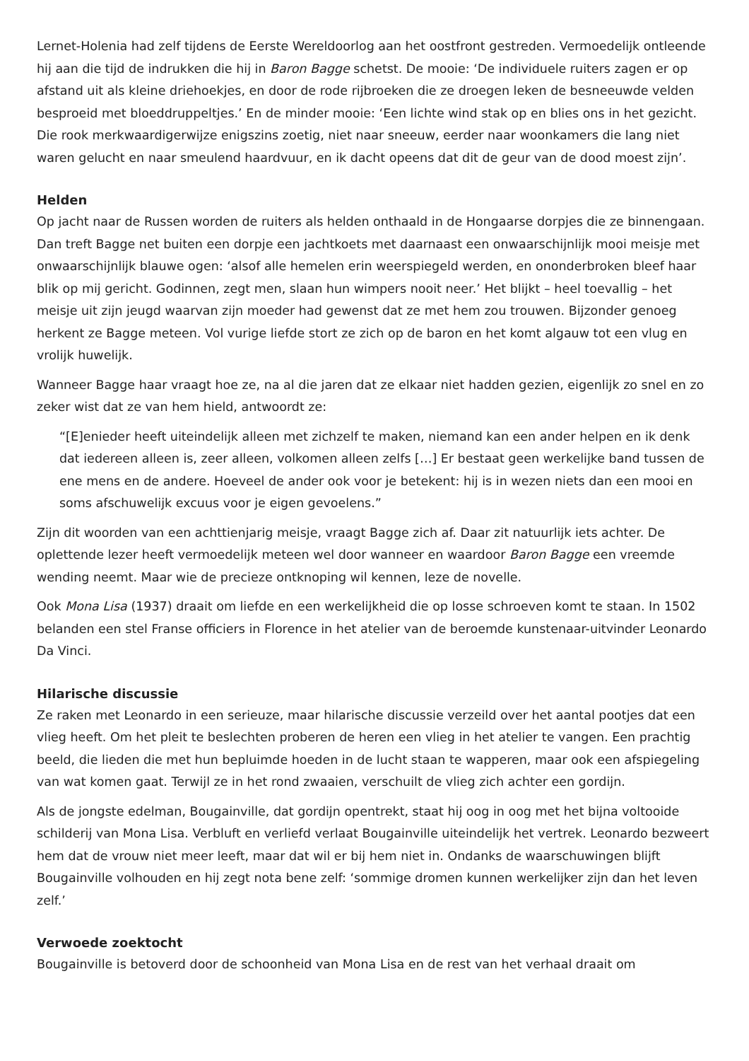Lernet-Holenia had zelf tijdens de Eerste Wereldoorlog aan het oostfront gestreden. Vermoedelijk ontleende hij aan die tijd de indrukken die hij in Baron Bagge schetst. De mooie: ‘De individuele ruiters zagen er op afstand uit als kleine driehoekjes, en door de rode rijbroeken die ze droegen leken de besneeuwde velden besproeid met bloeddruppeltjes.’ En de minder mooie: ‘Een lichte wind stak op en blies ons in het gezicht. Die rook merkwaardigerwijze enigszins zoetig, niet naar sneeuw, eerder naar woonkamers die lang niet waren gelucht en naar smeulend haardvuur, en ik dacht opeens dat dit de geur van de dood moest zijn’.
Helden
Op jacht naar de Russen worden de ruiters als helden onthaald in de Hongaarse dorpjes die ze binnengaan. Dan treft Bagge net buiten een dorpje een jachtkoets met daarnaast een onwaarschijnlijk mooi meisje met onwaarschijnlijk blauwe ogen: ‘alsof alle hemelen erin weerspiegeld werden, en ononderbroken bleef haar blik op mij gericht. Godinnen, zegt men, slaan hun wimpers nooit neer.’ Het blijkt – heel toevallig – het meisje uit zijn jeugd waarvan zijn moeder had gewenst dat ze met hem zou trouwen. Bijzonder genoeg herkent ze Bagge meteen. Vol vurige liefde stort ze zich op de baron en het komt algauw tot een vlug en vrolijk huwelijk.
Wanneer Bagge haar vraagt hoe ze, na al die jaren dat ze elkaar niet hadden gezien, eigenlijk zo snel en zo zeker wist dat ze van hem hield, antwoordt ze:
“[E]enieder heeft uiteindelijk alleen met zichzelf te maken, niemand kan een ander helpen en ik denk dat iedereen alleen is, zeer alleen, volkomen alleen zelfs […] Er bestaat geen werkelijke band tussen de ene mens en de andere. Hoeveel de ander ook voor je betekent: hij is in wezen niets dan een mooi en soms afschuwelijk excuus voor je eigen gevoelens.”
Zijn dit woorden van een achttienjarig meisje, vraagt Bagge zich af. Daar zit natuurlijk iets achter. De oplettende lezer heeft vermoedelijk meteen wel door wanneer en waardoor Baron Bagge een vreemde wending neemt. Maar wie de precieze ontknoping wil kennen, leze de novelle.
Ook Mona Lisa (1937) draait om liefde en een werkelijkheid die op losse schroeven komt te staan. In 1502 belanden een stel Franse officiers in Florence in het atelier van de beroemde kunstenaar-uitvinder Leonardo Da Vinci.
Hilarische discussie
Ze raken met Leonardo in een serieuze, maar hilarische discussie verzeild over het aantal pootjes dat een vlieg heeft. Om het pleit te beslechten proberen de heren een vlieg in het atelier te vangen. Een prachtig beeld, die lieden die met hun bepluimde hoeden in de lucht staan te wapperen, maar ook een afspiegeling van wat komen gaat. Terwijl ze in het rond zwaaien, verschuilt de vlieg zich achter een gordijn.
Als de jongste edelman, Bougainville, dat gordijn opentrekt, staat hij oog in oog met het bijna voltooide schilderij van Mona Lisa. Verbluft en verliefd verlaat Bougainville uiteindelijk het vertrek. Leonardo bezweert hem dat de vrouw niet meer leeft, maar dat wil er bij hem niet in. Ondanks de waarschuwingen blijft Bougainville volhouden en hij zegt nota bene zelf: ‘sommige dromen kunnen werkelijker zijn dan het leven zelf.’
Verwoede zoektocht
Bougainville is betoverd door de schoonheid van Mona Lisa en de rest van het verhaal draait om